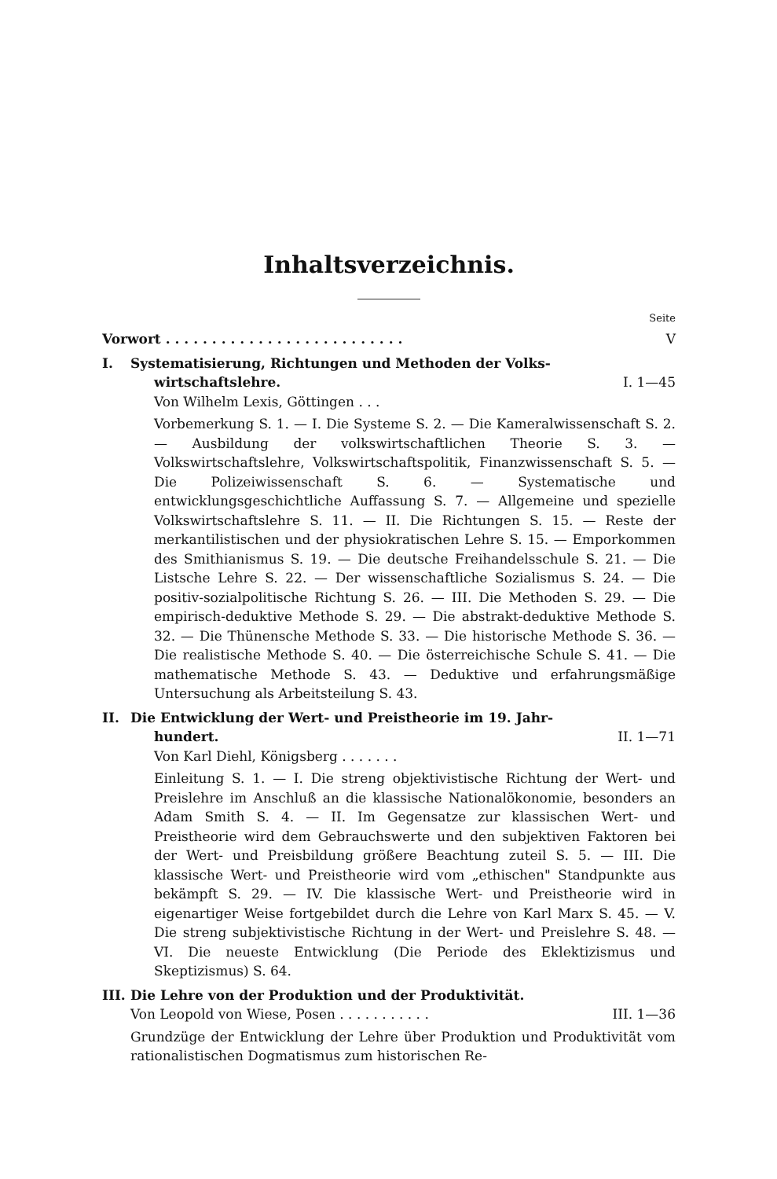Inhaltsverzeichnis.
Seite
Vorwort . . . . . . . . . . . . . . . . . . . . . . . . . . V
I. Systematisierung, Richtungen und Methoden der Volks-
wirtschaftslehre.
Von Wilhelm Lexis, Göttingen . . . I. 1—45
Vorbemerkung S. 1. — I. Die Systeme S. 2. — Die Kameralwissenschaft S. 2. — Ausbildung der volkswirtschaftlichen Theorie S. 3. — Volkswirtschaftslehre, Volkswirtschaftspolitik, Finanzwissenschaft S. 5. — Die Polizeiwissenschaft S. 6. — Systematische und entwicklungsgeschichtliche Auffassung S. 7. — Allgemeine und spezielle Volkswirtschaftslehre S. 11. — II. Die Richtungen S. 15. — Reste der merkantilistischen und der physiokratischen Lehre S. 15. — Emporkommen des Smithianismus S. 19. — Die deutsche Freihandelsschule S. 21. — Die Listsche Lehre S. 22. — Der wissenschaftliche Sozialismus S. 24. — Die positiv-sozialpolitische Richtung S. 26. — III. Die Methoden S. 29. — Die empirisch-deduktive Methode S. 29. — Die abstrakt-deduktive Methode S. 32. — Die Thünensche Methode S. 33. — Die historische Methode S. 36. — Die realistische Methode S. 40. — Die österreichische Schule S. 41. — Die mathematische Methode S. 43. — Deduktive und erfahrungsmäßige Untersuchung als Arbeitsteilung S. 43.
II. Die Entwicklung der Wert- und Preistheorie im 19. Jahr-
hundert.
Von Karl Diehl, Königsberg . . . . . . . II. 1—71
Einleitung S. 1. — I. Die streng objektivistische Richtung der Wert- und Preislehre im Anschluß an die klassische Nationalökonomie, besonders an Adam Smith S. 4. — II. Im Gegensatze zur klassischen Wert- und Preistheorie wird dem Gebrauchswerte und den subjektiven Faktoren bei der Wert- und Preisbildung größere Beachtung zuteil S. 5. — III. Die klassische Wert- und Preistheorie wird vom „ethischen" Standpunkte aus bekämpft S. 29. — IV. Die klassische Wert- und Preistheorie wird in eigenartiger Weise fortgebildet durch die Lehre von Karl Marx S. 45. — V. Die streng subjektivistische Richtung in der Wert- und Preislehre S. 48. — VI. Die neueste Entwicklung (Die Periode des Eklektizismus und Skeptizismus) S. 64.
III.
Die Lehre von der Produktion und der Produktivität.
Von Leopold von Wiese, Posen . . . . . . . . . . . III. 1—36
Grundzüge der Entwicklung der Lehre über Produktion und Produktivität vom rationalistischen Dogmatismus zum historischen Re-